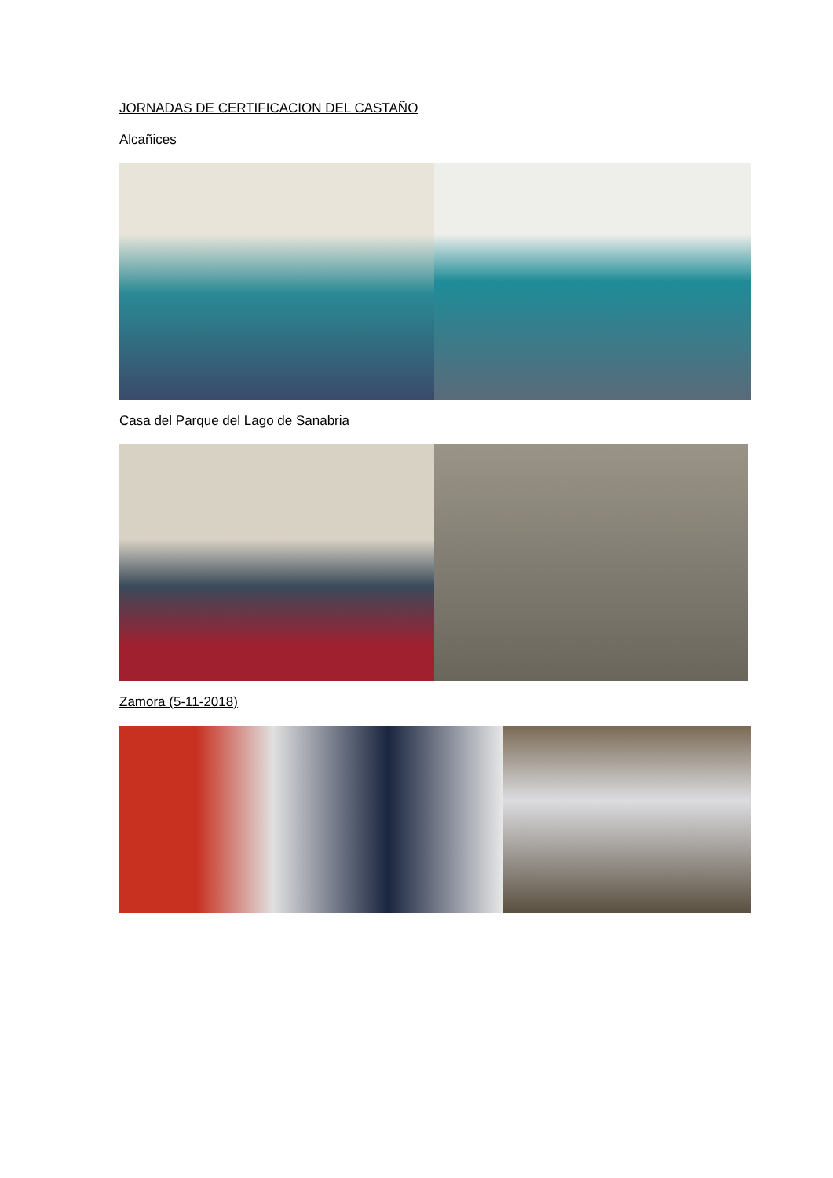JORNADAS DE CERTIFICACION DEL CASTAÑO
Alcañices
Casa del Parque del Lago de Sanabria
Zamora (5-11-2018)